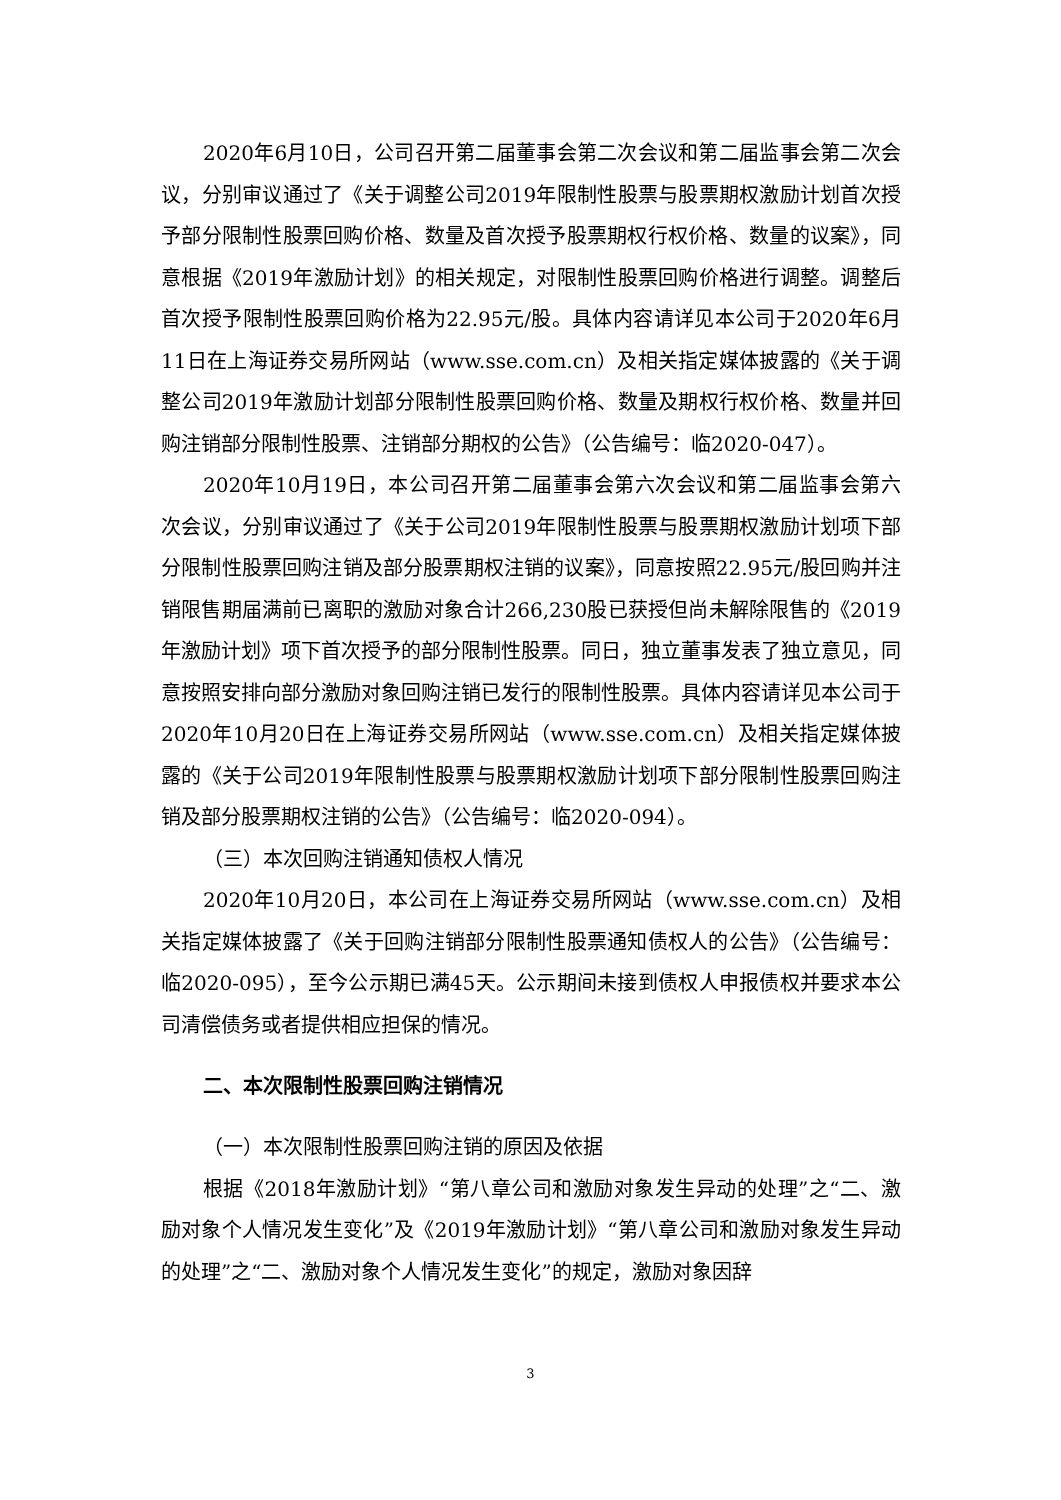2020年6月10日，公司召开第二届董事会第二次会议和第二届监事会第二次会议，分别审议通过了《关于调整公司2019年限制性股票与股票期权激励计划首次授予部分限制性股票回购价格、数量及首次授予股票期权行权价格、数量的议案》，同意根据《2019年激励计划》的相关规定，对限制性股票回购价格进行调整。调整后首次授予限制性股票回购价格为22.95元/股。具体内容请详见本公司于2020年6月11日在上海证券交易所网站（www.sse.com.cn）及相关指定媒体披露的《关于调整公司2019年激励计划部分限制性股票回购价格、数量及期权行权价格、数量并回购注销部分限制性股票、注销部分期权的公告》（公告编号：临2020-047）。
2020年10月19日，本公司召开第二届董事会第六次会议和第二届监事会第六次会议，分别审议通过了《关于公司2019年限制性股票与股票期权激励计划项下部分限制性股票回购注销及部分股票期权注销的议案》，同意按照22.95元/股回购并注销限售期届满前已离职的激励对象合计266,230股已获授但尚未解除限售的《2019年激励计划》项下首次授予的部分限制性股票。同日，独立董事发表了独立意见，同意按照安排向部分激励对象回购注销已发行的限制性股票。具体内容请详见本公司于2020年10月20日在上海证券交易所网站（www.sse.com.cn）及相关指定媒体披露的《关于公司2019年限制性股票与股票期权激励计划项下部分限制性股票回购注销及部分股票期权注销的公告》（公告编号：临2020-094）。
（三）本次回购注销通知债权人情况
2020年10月20日，本公司在上海证券交易所网站（www.sse.com.cn）及相关指定媒体披露了《关于回购注销部分限制性股票通知债权人的公告》（公告编号：临2020-095），至今公示期已满45天。公示期间未接到债权人申报债权并要求本公司清偿债务或者提供相应担保的情况。
二、本次限制性股票回购注销情况
（一）本次限制性股票回购注销的原因及依据
根据《2018年激励计划》“第八章公司和激励对象发生异动的处理”之“二、激励对象个人情况发生变化”及《2019年激励计划》“第八章公司和激励对象发生异动的处理”之“二、激励对象个人情况发生变化”的规定，激励对象因辞
3